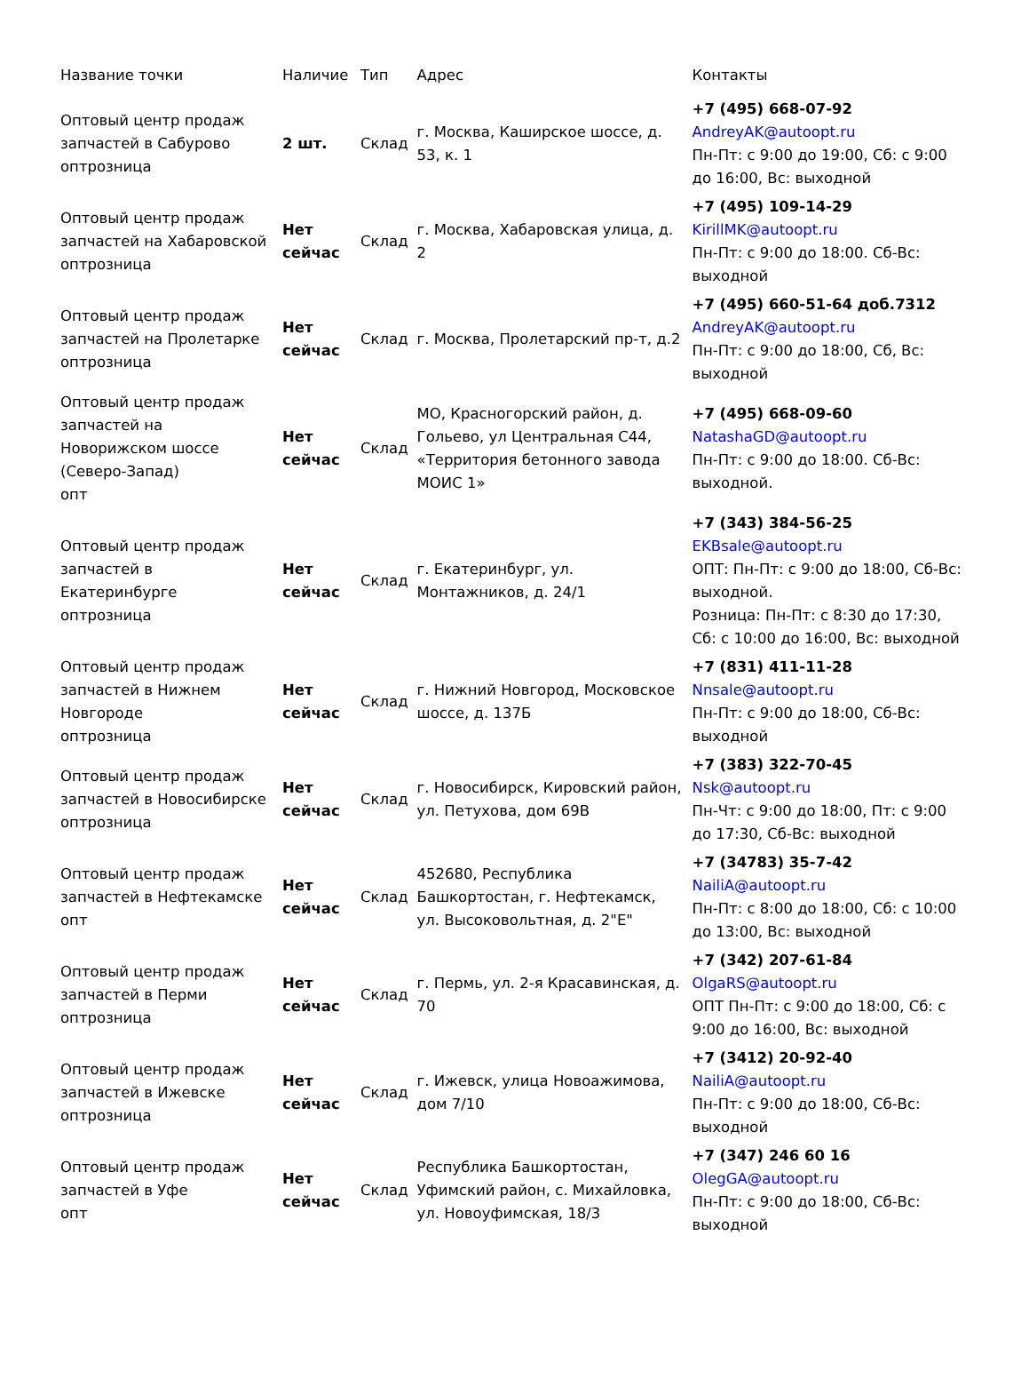| Название точки | Наличие | Тип | Адрес | Контакты |
| --- | --- | --- | --- | --- |
| Оптовый центр продаж запчастей в Сабурово оптрозница | 2 шт. | Склад | г. Москва, Каширское шоссе, д. 53, к. 1 | +7 (495) 668-07-92 AndreyAK@autoopt.ru Пн-Пт: с 9:00 до 19:00, Сб: с 9:00 до 16:00, Вс: выходной |
| Оптовый центр продаж запчастей на Хабаровской оптрозница | Нет сейчас | Склад | г. Москва, Хабаровская улица, д. 2 | +7 (495) 109-14-29 KirillMK@autoopt.ru Пн-Пт: с 9:00 до 18:00. Сб-Вс: выходной |
| Оптовый центр продаж запчастей на Пролетарке оптрозница | Нет сейчас | Склад | г. Москва, Пролетарский пр-т, д.2 | +7 (495) 660-51-64 доб.7312 AndreyAK@autoopt.ru Пн-Пт: с 9:00 до 18:00, Сб, Вс: выходной |
| Оптовый центр продаж запчастей на Новорижском шоссе (Северо-Запад) опт | Нет сейчас | Склад | МО, Красногорский район, д. Гольево, ул Центральная С44, «Территория бетонного завода МОИС 1» | +7 (495) 668-09-60 NatashaGD@autoopt.ru Пн-Пт: с 9:00 до 18:00. Сб-Вс: выходной. |
| Оптовый центр продаж запчастей в Екатеринбурге оптрозница | Нет сейчас | Склад | г. Екатеринбург, ул. Монтажников, д. 24/1 | +7 (343) 384-56-25 EKBsale@autoopt.ru ОПТ: Пн-Пт: с 9:00 до 18:00, Сб-Вс: выходной. Розница: Пн-Пт: с 8:30 до 17:30, Сб: с 10:00 до 16:00, Вс: выходной |
| Оптовый центр продаж запчастей в Нижнем Новгороде оптрозница | Нет сейчас | Склад | г. Нижний Новгород, Московское шоссе, д. 137Б | +7 (831) 411-11-28 Nnsale@autoopt.ru Пн-Пт: с 9:00 до 18:00, Сб-Вс: выходной |
| Оптовый центр продаж запчастей в Новосибирске оптрозница | Нет сейчас | Склад | г. Новосибирск, Кировский район, ул. Петухова, дом 69В | +7 (383) 322-70-45 Nsk@autoopt.ru Пн-Чт: с 9:00 до 18:00, Пт: с 9:00 до 17:30, Сб-Вс: выходной |
| Оптовый центр продаж запчастей в Нефтекамске опт | Нет сейчас | Склад | 452680, Республика Башкортостан, г. Нефтекамск, ул. Высоковольтная, д. 2"Е" | +7 (34783) 35-7-42 NailiA@autoopt.ru Пн-Пт: с 8:00 до 18:00, Сб: с 10:00 до 13:00, Вс: выходной |
| Оптовый центр продаж запчастей в Перми оптрозница | Нет сейчас | Склад | г. Пермь, ул. 2-я Красавинская, д. 70 | +7 (342) 207-61-84 OlgaRS@autoopt.ru ОПТ Пн-Пт: с 9:00 до 18:00, Сб: с 9:00 до 16:00, Вс: выходной |
| Оптовый центр продаж запчастей в Ижевске оптрозница | Нет сейчас | Склад | г. Ижевск, улица Новоажимова, дом 7/10 | +7 (3412) 20-92-40 NailiA@autoopt.ru Пн-Пт: с 9:00 до 18:00, Сб-Вс: выходной |
| Оптовый центр продаж запчастей в Уфе опт | Нет сейчас | Склад | Республика Башкортостан, Уфимский район, с. Михайловка, ул. Новоуфимская, 18/3 | +7 (347) 246 60 16 OlegGA@autoopt.ru Пн-Пт: с 9:00 до 18:00, Сб-Вс: выходной |